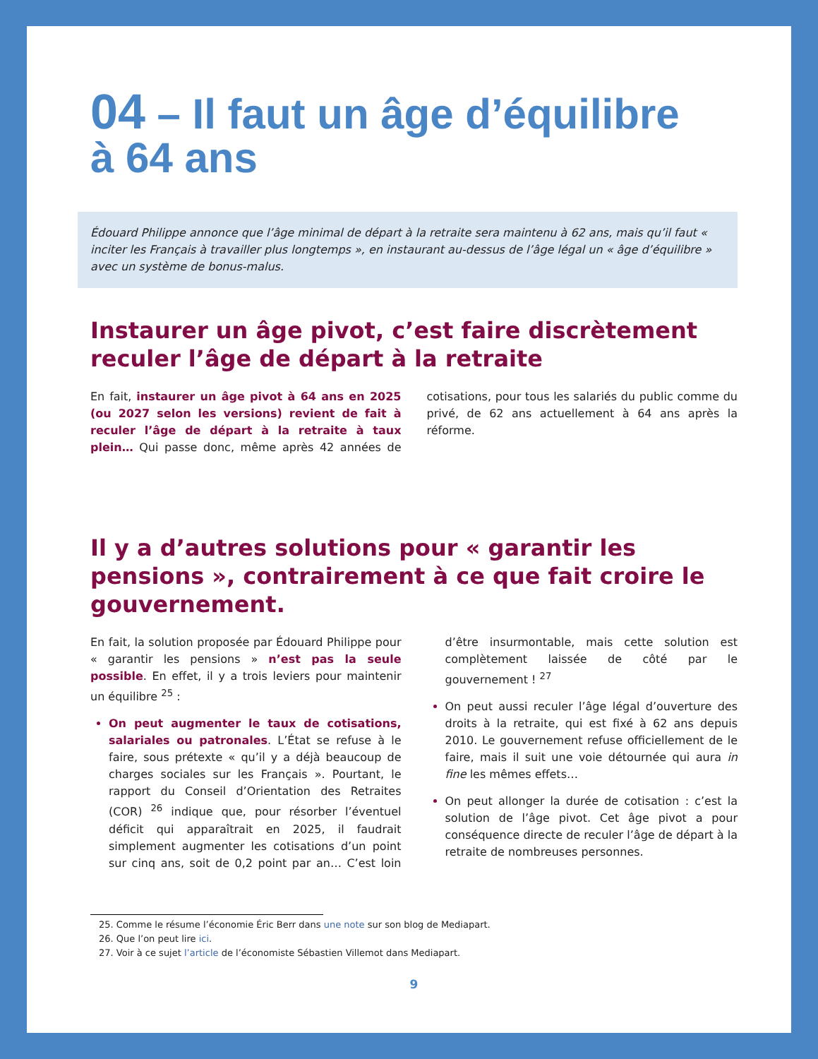04 – Il faut un âge d’équilibre
à 64 ans
Édouard Philippe annonce que l’âge minimal de départ à la retraite sera maintenu à 62 ans, mais qu’il faut « inciter les Français à travailler plus longtemps », en instaurant au-dessus de l’âge légal un « âge d’équilibre » avec un système de bonus-malus.
Instaurer un âge pivot, c’est faire discrètement reculer l’âge de départ à la retraite
En fait, instaurer un âge pivot à 64 ans en 2025 (ou 2027 selon les versions) revient de fait à reculer l’âge de départ à la retraite à taux plein… Qui passe donc, même après 42 années de cotisations, pour tous les salariés du public comme du privé, de 62 ans actuellement à 64 ans après la réforme.
Il y a d’autres solutions pour « garantir les pensions », contrairement à ce que fait croire le gouvernement.
En fait, la solution proposée par Édouard Philippe pour « garantir les pensions » n’est pas la seule possible. En effet, il y a trois leviers pour maintenir un équilibre <sup>25</sup> :
On peut augmenter le taux de cotisations, salariales ou patronales. L’État se refuse à le faire, sous prétexte « qu’il y a déjà beaucoup de charges sociales sur les Français ». Pourtant, le rapport du Conseil d’Orientation des Retraites (COR) <sup>26</sup> indique que, pour résorber l’éventuel déficit qui apparaîtrait en 2025, il faudrait simplement augmenter les cotisations d’un point sur cinq ans, soit de 0,2 point par an… C’est loin d’être insurmontable, mais cette solution est complètement laissée de côté par le gouvernement ! <sup>27</sup>
On peut aussi reculer l’âge légal d’ouverture des droits à la retraite, qui est fixé à 62 ans depuis 2010. Le gouvernement refuse officiellement de le faire, mais il suit une voie détournée qui aura in fine les mêmes effets…
On peut allonger la durée de cotisation : c’est la solution de l’âge pivot. Cet âge pivot a pour conséquence directe de reculer l’âge de départ à la retraite de nombreuses personnes.
25. Comme le résume l’économie Éric Berr dans une note sur son blog de Mediapart.
26. Que l’on peut lire ici.
27. Voir à ce sujet l’article de l’économiste Sébastien Villemot dans Mediapart.
9